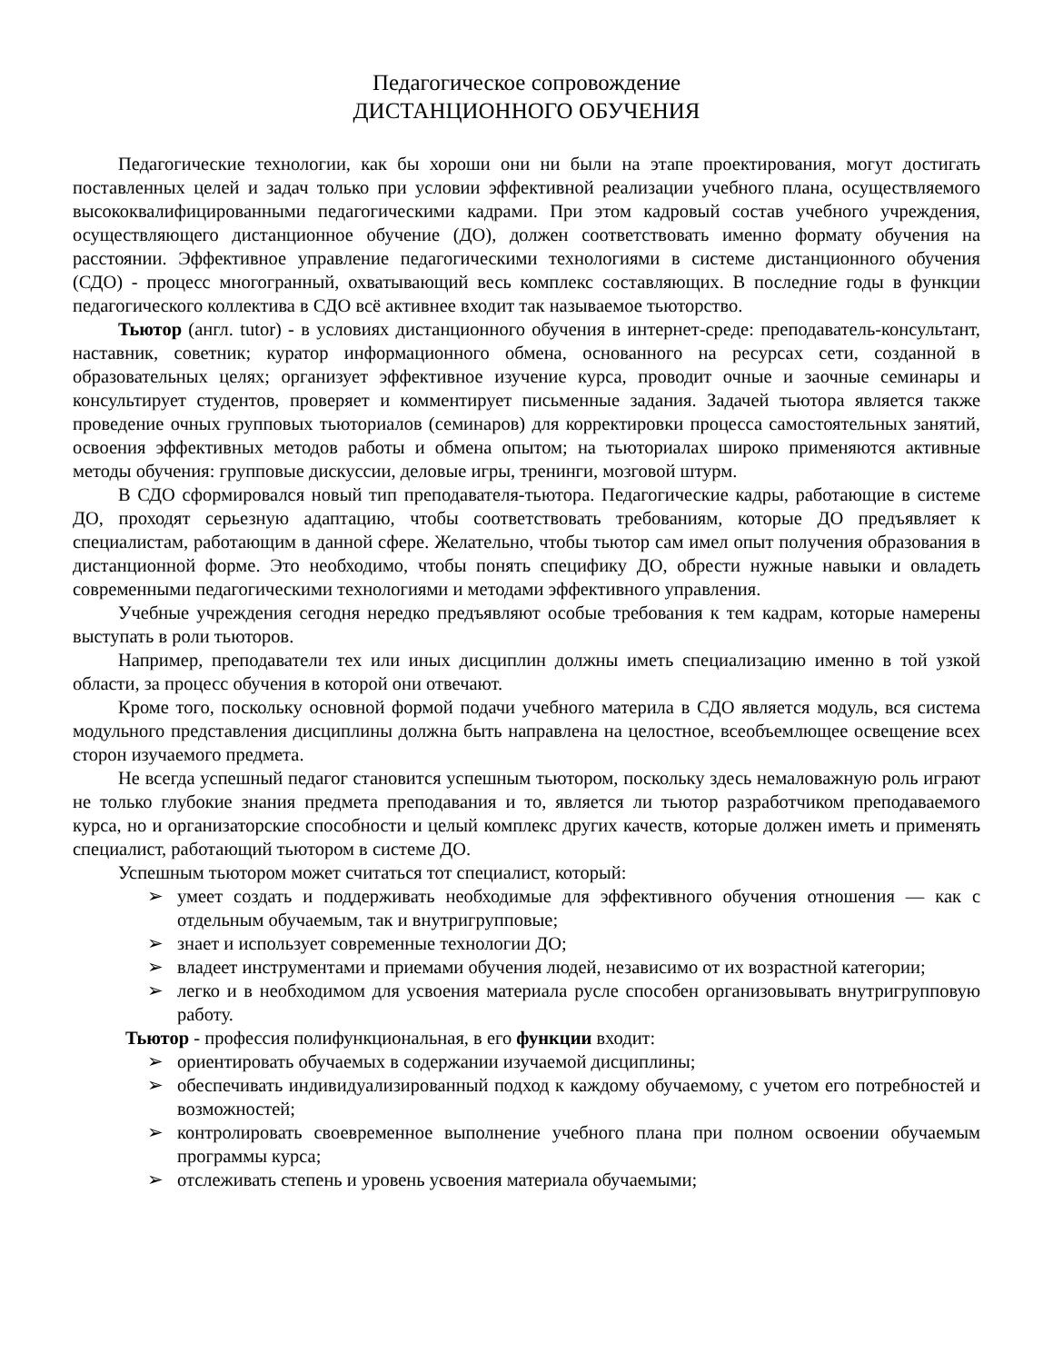Педагогическое сопровождение
ДИСТАНЦИОННОГО ОБУЧЕНИЯ
Педагогические технологии, как бы хороши они ни были на этапе проектирования, могут достигать поставленных целей и задач только при условии эффективной реализации учебного плана, осуществляемого высококвалифицированными педагогическими кадрами. При этом кадровый состав учебного учреждения, осуществляющего дистанционное обучение (ДО), должен соответствовать именно формату обучения на расстоянии. Эффективное управление педагогическими технологиями в системе дистанционного обучения (СДО) - процесс многогранный, охватывающий весь комплекс составляющих. В последние годы в функции педагогического коллектива в СДО всё активнее входит так называемое тьюторство.
Тьютор (англ. tutor) - в условиях дистанционного обучения в интернет-среде: преподаватель-консультант, наставник, советник; куратор информационного обмена, основанного на ресурсах сети, созданной в образовательных целях; организует эффективное изучение курса, проводит очные и заочные семинары и консультирует студентов, проверяет и комментирует письменные задания. Задачей тьютора является также проведение очных групповых тьюториалов (семинаров) для корректировки процесса самостоятельных занятий, освоения эффективных методов работы и обмена опытом; на тьюториалах широко применяются активные методы обучения: групповые дискуссии, деловые игры, тренинги, мозговой штурм.
В СДО сформировался новый тип преподавателя-тьютора. Педагогические кадры, работающие в системе ДО, проходят серьезную адаптацию, чтобы соответствовать требованиям, которые ДО предъявляет к специалистам, работающим в данной сфере. Желательно, чтобы тьютор сам имел опыт получения образования в дистанционной форме. Это необходимо, чтобы понять специфику ДО, обрести нужные навыки и овладеть современными педагогическими технологиями и методами эффективного управления.
Учебные учреждения сегодня нередко предъявляют особые требования к тем кадрам, которые намерены выступать в роли тьюторов.
Например, преподаватели тех или иных дисциплин должны иметь специализацию именно в той узкой области, за процесс обучения в которой они отвечают.
Кроме того, поскольку основной формой подачи учебного материла в СДО является модуль, вся система модульного представления дисциплины должна быть направлена на целостное, всеобъемлющее освещение всех сторон изучаемого предмета.
Не всегда успешный педагог становится успешным тьютором, поскольку здесь немаловажную роль играют не только глубокие знания предмета преподавания и то, является ли тьютор разработчиком преподаваемого курса, но и организаторские способности и целый комплекс других качеств, которые должен иметь и применять специалист, работающий тьютором в системе ДО.
Успешным тьютором может считаться тот специалист, который:
➢ умеет создать и поддерживать необходимые для эффективного обучения отношения — как с отдельным обучаемым, так и внутригрупповые;
➢ знает и использует современные технологии ДО;
➢ владеет инструментами и приемами обучения людей, независимо от их возрастной категории;
➢ легко и в необходимом для усвоения материала русле способен организовывать внутригрупповую работу.
Тьютор - профессия полифункциональная, в его функции входит:
➢ ориентировать обучаемых в содержании изучаемой дисциплины;
➢ обеспечивать индивидуализированный подход к каждому обучаемому, с учетом его потребностей и возможностей;
➢ контролировать своевременное выполнение учебного плана при полном освоении обучаемым программы курса;
➢ отслеживать степень и уровень усвоения материала обучаемыми;